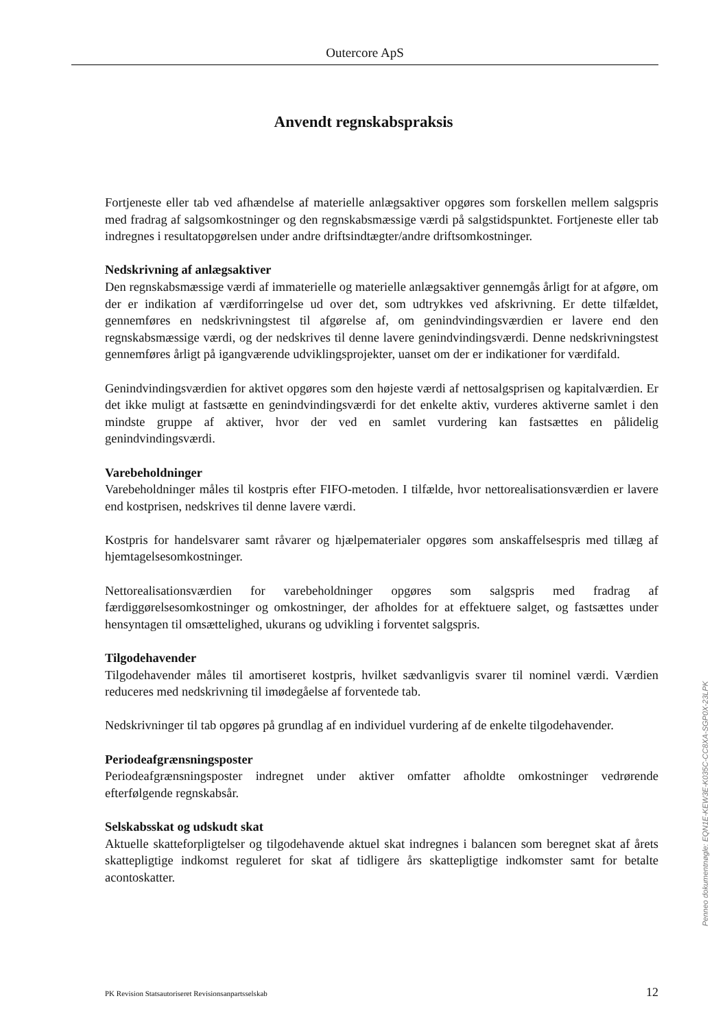Outercore ApS
Anvendt regnskabspraksis
Fortjeneste eller tab ved afhændelse af materielle anlægsaktiver opgøres som forskellen mellem salgspris med fradrag af salgsomkostninger og den regnskabsmæssige værdi på salgstidspunktet. Fortjeneste eller tab indregnes i resultatopgørelsen under andre driftsindtægter/andre driftsomkostninger.
Nedskrivning af anlægsaktiver
Den regnskabsmæssige værdi af immaterielle og materielle anlægsaktiver gennemgås årligt for at afgøre, om der er indikation af værdiforringelse ud over det, som udtrykkes ved afskrivning. Er dette tilfældet, gennemføres en nedskrivningstest til afgørelse af, om genindvindingsværdien er lavere end den regnskabsmæssige værdi, og der nedskrives til denne lavere genindvindingsværdi. Denne nedskrivningstest gennemføres årligt på igangværende udviklingsprojekter, uanset om der er indikationer for værdifald.
Genindvindingsværdien for aktivet opgøres som den højeste værdi af nettosalgsprisen og kapitalværdien. Er det ikke muligt at fastsætte en genindvindingsværdi for det enkelte aktiv, vurderes aktiverne samlet i den mindste gruppe af aktiver, hvor der ved en samlet vurdering kan fastsættes en pålidelig genindvindingsværdi.
Varebeholdninger
Varebeholdninger måles til kostpris efter FIFO-metoden. I tilfælde, hvor nettorealisationsværdien er lavere end kostprisen, nedskrives til denne lavere værdi.
Kostpris for handelsvarer samt råvarer og hjælpematerialer opgøres som anskaffelsespris med tillæg af hjemtagelsesomkostninger.
Nettorealisationsværdien for varebeholdninger opgøres som salgspris med fradrag af færdiggørelsesomkostninger og omkostninger, der afholdes for at effektuere salget, og fastsættes under hensyntagen til omsættelighed, ukurans og udvikling i forventet salgspris.
Tilgodehavender
Tilgodehavender måles til amortiseret kostpris, hvilket sædvanligvis svarer til nominel værdi. Værdien reduceres med nedskrivning til imødegåelse af forventede tab.
Nedskrivninger til tab opgøres på grundlag af en individuel vurdering af de enkelte tilgodehavender.
Periodeafgrænsningsposter
Periodeafgrænsningsposter indregnet under aktiver omfatter afholdte omkostninger vedrørende efterfølgende regnskabsår.
Selskabsskat og udskudt skat
Aktuelle skatteforpligtelser og tilgodehavende aktuel skat indregnes i balancen som beregnet skat af årets skattepligtige indkomst reguleret for skat af tidligere års skattepligtige indkomster samt for betalte acontoskatter.
Penneo dokumentnøgle: EQN1E-KEW3E-K035C-CC8XA-SGP0X-23LPK
PK Revision Statsautoriseret Revisionsanpartsselskab 12